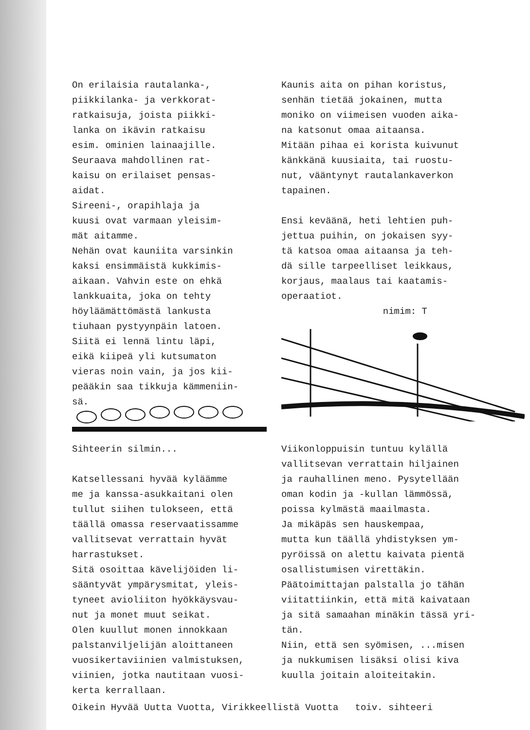On erilaisia rautalanka-,
piikkilanka- ja verkkorat-
ratkaisuja, joista piikki-
lanka on ikävin ratkaisu
esim. ominien lainaajille.
Seuraava mahdollinen rat-
kaisu on erilaiset pensas-
aidat.
Sireeni-, orapihlaja ja
kuusi ovat varmaan yleisim-
mät aitamme.
Nehän ovat kauniita varsinkin
kaksi ensimmäistä kukkimis-
aikaan. Vahvin este on ehkä
lankkuaita, joka on tehty
höyläämättömästä lankusta
tiuhaan pystyynpäin latoen.
Siitä ei lennä lintu läpi,
eikä kiipeä yli kutsumaton
vieras noin vain, ja jos kii-
peääkin saa tikkuja kämmeniin-
sä.
Kaunis aita on pihan koristus,
senhän tietää jokainen, mutta
moniko on viimeisen vuoden aika-
na katsonut omaa aitaansa.
Mitään pihaa ei korista kuivunut
känkkänä kuusiaita, tai ruostu-
nut, vääntynyt rautalankaverkon
tapainen.
Ensi keväänä, heti lehtien puh-
jettua puihin, on jokaisen syy-
tä katsoa omaa aitaansa ja teh-
dä sille tarpeelliset leikkaus,
korjaus, maalaus tai kaatamis-
operaatiot.
nimim: T
Sihteerin silmin...
Katsellessani hyvää kyläämme
me ja kanssa-asukkaitani olen
tullut siihen tulokseen, että
täällä omassa reservaatissamme
vallitsevat verrattain hyvät
harrastukset.
Sitä osoittaa kävelijöiden li-
sääntyvät ympärysmitat, yleis-
tyneet avioliiton hyökkäysvau-
nut ja monet muut seikat.
Olen kuullut monen innokkaan
palstanviljelijän aloittaneen
vuosikertaviinien valmistuksen,
viinien, jotka nautitaan vuosi-
kerta kerrallaan.
Viikonloppuisin tuntuu kylällä
vallitsevan verrattain hiljainen
ja rauhallinen meno. Pysytellään
oman kodin ja -kullan lämmössä,
poissa kylmästä maailmasta.
Ja mikäpäs sen hauskempaa,
mutta kun täällä yhdistyksen ym-
pyröissä on alettu kaivata pientä
osallistumisen virettäkin.
Päätoimittajan palstalla jo tähän
viitattiinkin, että mitä kaivataan
ja sitä samaahan minäkin tässä yri-
tän.
Niin, että sen syömisen, ...misen
ja nukkumisen lisäksi olisi kiva
kuulla joitain aloiteitakin.
Oikein Hyvää Uutta Vuotta, Virikkeellistä Vuotta toiv. sihteeri